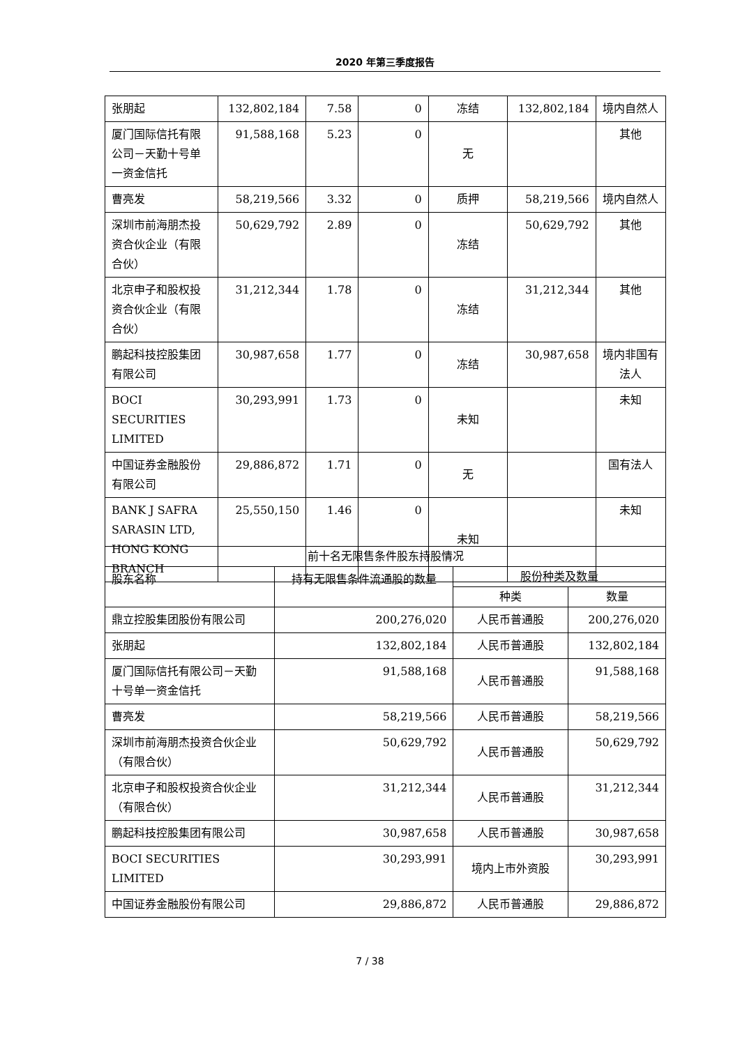2020 年第三季度报告
| 张朋起 | 132,802,184 | 7.58 | 0 | 冻结 | 132,802,184 | 境内自然人 |
| 厦门国际信托有限公司－天勤十号单一资金信托 | 91,588,168 | 5.23 | 0 | 无 | | 其他 |
| 曹亮发 | 58,219,566 | 3.32 | 0 | 质押 | 58,219,566 | 境内自然人 |
| 深圳市前海朋杰投资合伙企业（有限合伙） | 50,629,792 | 2.89 | 0 | 冻结 | 50,629,792 | 其他 |
| 北京申子和股权投资合伙企业（有限合伙） | 31,212,344 | 1.78 | 0 | 冻结 | 31,212,344 | 其他 |
| 鹏起科技控股集团有限公司 | 30,987,658 | 1.77 | 0 | 冻结 | 30,987,658 | 境内非国有法人 |
| BOCI SECURITIES LIMITED | 30,293,991 | 1.73 | 0 | 未知 | | 未知 |
| 中国证券金融股份有限公司 | 29,886,872 | 1.71 | 0 | 无 | | 国有法人 |
| BANK J SAFRA SARASIN LTD, HONG KONG BRANCH | 25,550,150 | 1.46 | 0 | 未知 | | 未知 |
| 前十名无限售条件股东持股情况 | | | |
| --- | --- | --- | --- |
| 股东名称 | 持有无限售条件流通股的数量 | 股份种类及数量 | |
| | | 种类 | 数量 |
| 鼎立控股集团股份有限公司 | 200,276,020 | 人民币普通股 | 200,276,020 |
| 张朋起 | 132,802,184 | 人民币普通股 | 132,802,184 |
| 厦门国际信托有限公司－天勤十号单一资金信托 | 91,588,168 | 人民币普通股 | 91,588,168 |
| 曹亮发 | 58,219,566 | 人民币普通股 | 58,219,566 |
| 深圳市前海朋杰投资合伙企业（有限合伙） | 50,629,792 | 人民币普通股 | 50,629,792 |
| 北京申子和股权投资合伙企业（有限合伙） | 31,212,344 | 人民币普通股 | 31,212,344 |
| 鹏起科技控股集团有限公司 | 30,987,658 | 人民币普通股 | 30,987,658 |
| BOCI SECURITIES LIMITED | 30,293,991 | 境内上市外资股 | 30,293,991 |
| 中国证券金融股份有限公司 | 29,886,872 | 人民币普通股 | 29,886,872 |
7 / 38